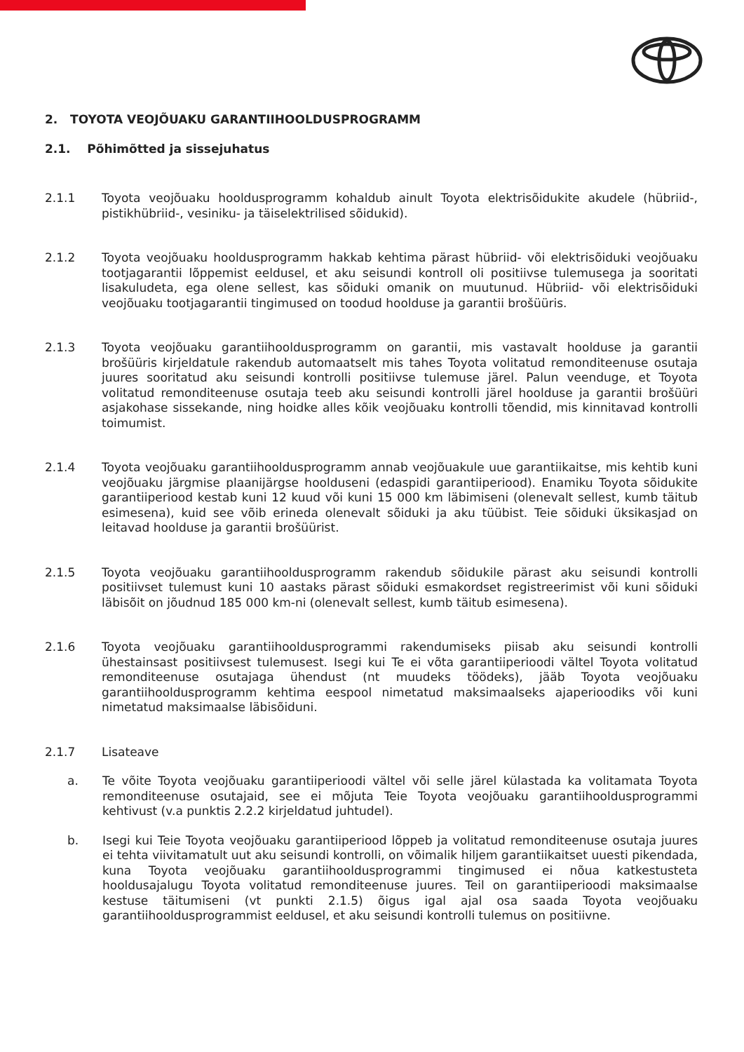2. TOYOTA VEOJÕUAKU GARANTIIHOOLDUSPROGRAMM
2.1. Põhimõtted ja sissejuhatus
2.1.1 Toyota veojõuaku hooldusprogramm kohaldub ainult Toyota elektrisõidukite akudele (hübriid-, pistikhübriid-, vesiniku- ja täiselektrilised sõidukid).
2.1.2 Toyota veojõuaku hooldusprogramm hakkab kehtima pärast hübriid- või elektrisõiduki veojõuaku tootjagarantii lõppemist eeldusel, et aku seisundi kontroll oli positiivse tulemusega ja sooritati lisakuludeta, ega olene sellest, kas sõiduki omanik on muutunud. Hübriid- või elektrisõiduki veojõuaku tootjagarantii tingimused on toodud hoolduse ja garantii brošüüris.
2.1.3 Toyota veojõuaku garantiihooldusprogramm on garantii, mis vastavalt hoolduse ja garantii brošüüris kirjeldatule rakendub automaatselt mis tahes Toyota volitatud remonditeenuse osutaja juures sooritatud aku seisundi kontrolli positiivse tulemuse järel. Palun veenduge, et Toyota volitatud remonditeenuse osutaja teeb aku seisundi kontrolli järel hoolduse ja garantii brošüüri asjakohase sissekande, ning hoidke alles kõik veojõuaku kontrolli tõendid, mis kinnitavad kontrolli toimumist.
2.1.4 Toyota veojõuaku garantiihooldusprogramm annab veojõuakule uue garantiikaitse, mis kehtib kuni veojõuaku järgmise plaanijärgse hoolduseni (edaspidi garantiiperiood). Enamiku Toyota sõidukite garantiiperiood kestab kuni 12 kuud või kuni 15 000 km läbimiseni (olenevalt sellest, kumb täitub esimesena), kuid see võib erineda olenevalt sõiduki ja aku tüübist. Teie sõiduki üksikasjad on leitavad hoolduse ja garantii brošüürist.
2.1.5 Toyota veojõuaku garantiihooldusprogramm rakendub sõidukile pärast aku seisundi kontrolli positiivset tulemust kuni 10 aastaks pärast sõiduki esmakordset registreerimist või kuni sõiduki läbisõit on jõudnud 185 000 km-ni (olenevalt sellest, kumb täitub esimesena).
2.1.6 Toyota veojõuaku garantiihooldusprogrammi rakendumiseks piisab aku seisundi kontrolli ühestainsast positiivsest tulemusest. Isegi kui Te ei võta garantiiperioodi vältel Toyota volitatud remonditeenuse osutajaga ühendust (nt muudeks töödeks), jääb Toyota veojõuaku garantiihooldusprogramm kehtima eespool nimetatud maksimaalseks ajaperioodiks või kuni nimetatud maksimaalse läbisõiduni.
2.1.7 Lisateave
a. Te võite Toyota veojõuaku garantiiperioodi vältel või selle järel külastada ka volitamata Toyota remonditeenuse osutajaid, see ei mõjuta Teie Toyota veojõuaku garantiihooldusprogrammi kehtivust (v.a punktis 2.2.2 kirjeldatud juhtudel).
b. Isegi kui Teie Toyota veojõuaku garantiiperiood lõppeb ja volitatud remonditeenuse osutaja juures ei tehta viivitamatult uut aku seisundi kontrolli, on võimalik hiljem garantiikaitset uuesti pikendada, kuna Toyota veojõuaku garantiihooldusprogrammi tingimused ei nõua katkestusteta hooldusajalugu Toyota volitatud remonditeenuse juures. Teil on garantiiperioodi maksimaalse kestuse täitumiseni (vt punkti 2.1.5) õigus igal ajal osa saada Toyota veojõuaku garantiihooldusprogrammist eeldusel, et aku seisundi kontrolli tulemus on positiivne.